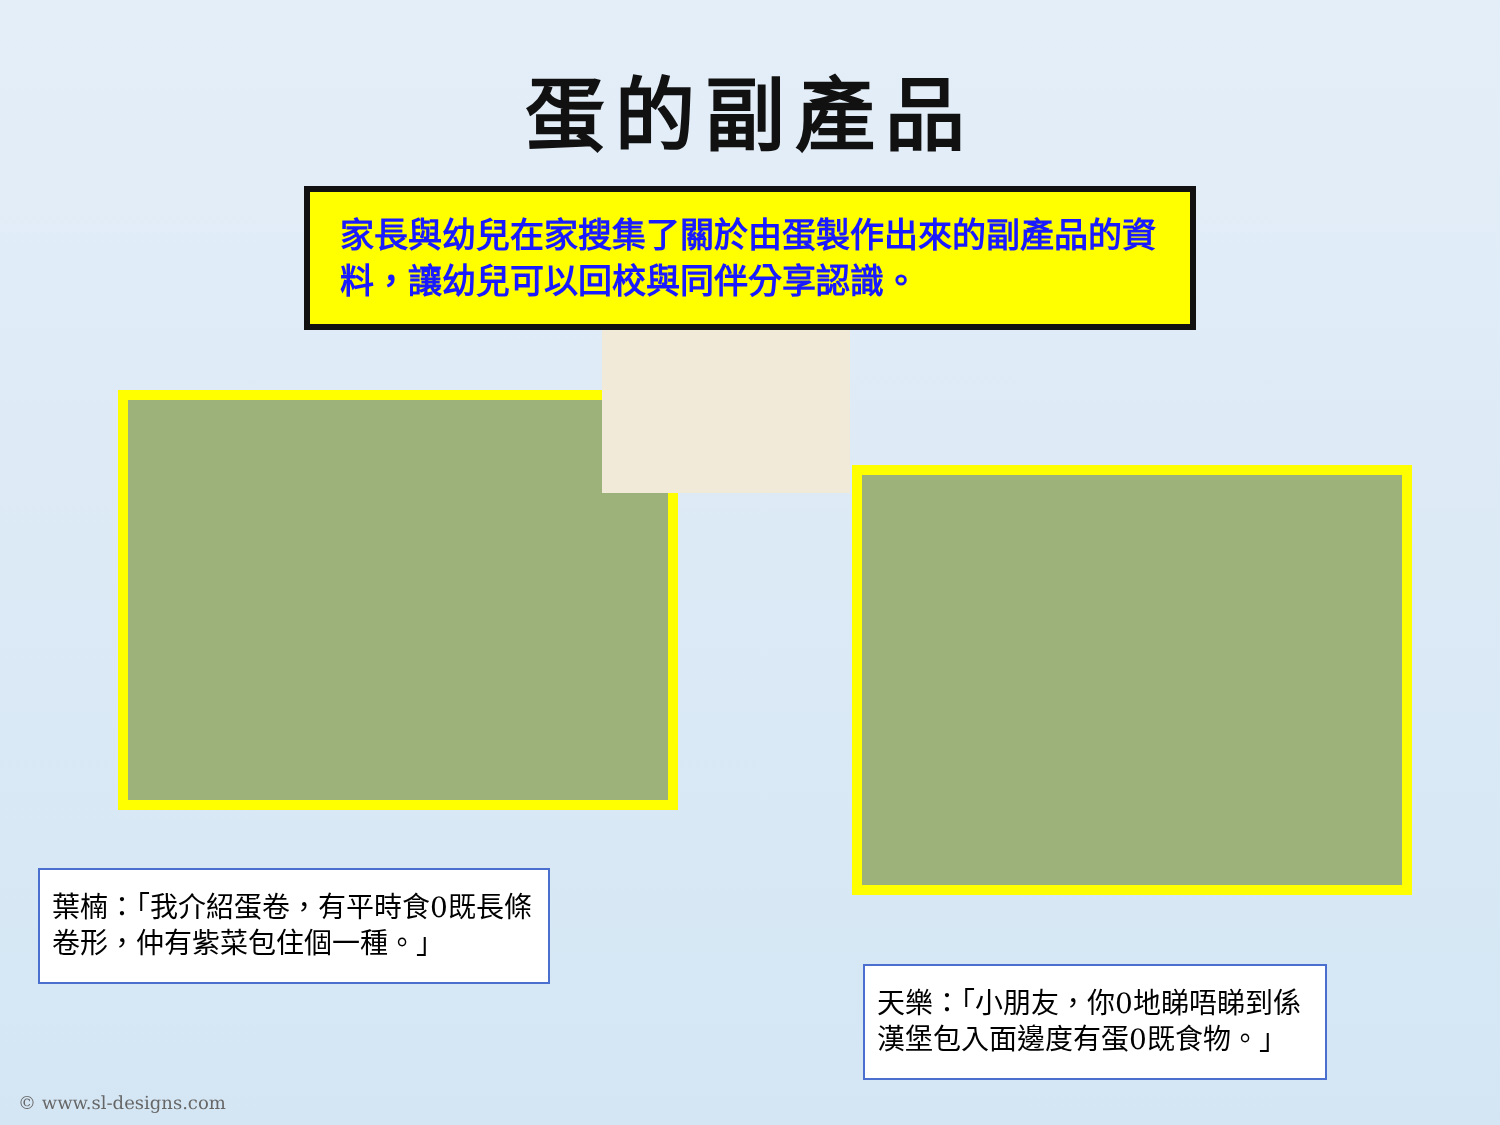蛋的副產品
家長與幼兒在家搜集了關於由蛋製作出來的副產品的資料，讓幼兒可以回校與同伴分享認識。
葉楠：「我介紹蛋卷，有平時食0既長條卷形，仲有紫菜包住個一種。」
天樂：「小朋友，你0地睇唔睇到係漢堡包入面邊度有蛋0既食物。」
© www.sl-designs.com